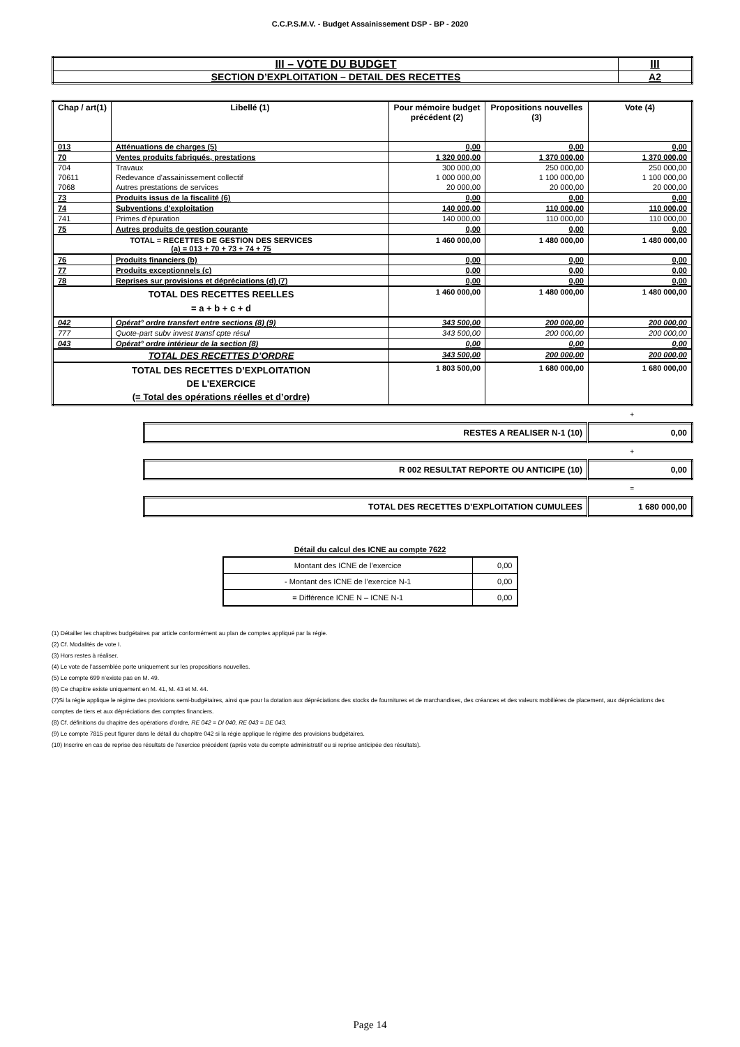C.C.P.S.M.V. - Budget Assainissement DSP - BP - 2020
| III – VOTE DU BUDGET | III |
| SECTION D’EXPLOITATION – DETAIL DES RECETTES | A2 |
| Chap / art(1) | Libellé (1) | Pour mémoire budget précédent (2) | Propositions nouvelles (3) | Vote (4) |
| --- | --- | --- | --- | --- |
| 013 | Atténuations de charges (5) | 0,00 | 0,00 | 0,00 |
| 70 | Ventes produits fabriqués, prestations | 1 320 000,00 | 1 370 000,00 | 1 370 000,00 |
| 704 | Travaux | 300 000,00 | 250 000,00 | 250 000,00 |
| 70611 | Redevance d'assainissement collectif | 1 000 000,00 | 1 100 000,00 | 1 100 000,00 |
| 7068 | Autres prestations de services | 20 000,00 | 20 000,00 | 20 000,00 |
| 73 | Produits issus de la fiscalité (6) | 0,00 | 0,00 | 0,00 |
| 74 | Subventions d'exploitation | 140 000,00 | 110 000,00 | 110 000,00 |
| 741 | Primes d'épuration | 140 000,00 | 110 000,00 | 110 000,00 |
| 75 | Autres produits de gestion courante | 0,00 | 0,00 | 0,00 |
| TOTAL = RECETTES DE GESTION DES SERVICES (a) = 013 + 70 + 73 + 74 + 75 | | 1 460 000,00 | 1 480 000,00 | 1 480 000,00 |
| 76 | Produits financiers (b) | 0,00 | 0,00 | 0,00 |
| 77 | Produits exceptionnels (c) | 0,00 | 0,00 | 0,00 |
| 78 | Reprises sur provisions et dépréciations (d) (7) | 0,00 | 0,00 | 0,00 |
| TOTAL DES RECETTES REELLES = a + b + c + d | | 1 460 000,00 | 1 480 000,00 | 1 480 000,00 |
| 042 | Opérat° ordre transfert entre sections (8) (9) | 343 500,00 | 200 000,00 | 200 000,00 |
| 777 | Quote-part subv invest transf cpte résul | 343 500,00 | 200 000,00 | 200 000,00 |
| 043 | Opérat° ordre intérieur de la section (8) | 0,00 | 0,00 | 0,00 |
| TOTAL DES RECETTES D’ORDRE | | 343 500,00 | 200 000,00 | 200 000,00 |
| TOTAL DES RECETTES D’EXPLOITATION DE L’EXERCICE (= Total des opérations réelles et d’ordre) | | 1 803 500,00 | 1 680 000,00 | 1 680 000,00 |
+
| RESTES A REALISER N-1 (10) | 0,00 |
+
| R 002 RESULTAT REPORTE OU ANTICIPE (10) | 0,00 |
=
| TOTAL DES RECETTES D’EXPLOITATION CUMULEES | 1 680 000,00 |
Détail du calcul des ICNE au compte 7622
| Montant des ICNE de l’exercice | 0,00 |
| - Montant des ICNE de l’exercice N-1 | 0,00 |
| = Différence ICNE N – ICNE N-1 | 0,00 |
(1) Détailler les chapitres budgétaires par article conformément au plan de comptes appliqué par la régie.
(2) Cf. Modalités de vote I.
(3) Hors restes à réaliser.
(4) Le vote de l’assemblée porte uniquement sur les propositions nouvelles.
(5) Le compte 699 n’existe pas en M. 49.
(6) Ce chapitre existe uniquement en M. 41, M. 43 et M. 44.
(7)Si la régie applique le régime des provisions semi-budgétaires, ainsi que pour la dotation aux dépréciations des stocks de fournitures et de marchandises, des créances et des valeurs mobilières de placement, aux dépréciations des comptes de tiers et aux dépréciations des comptes financiers.
(8) Cf. définitions du chapitre des opérations d’ordre, RE 042 = DI 040, RE 043 = DE 043.
(9) Le compte 7815 peut figurer dans le détail du chapitre 042 si la régie applique le régime des provisions budgétaires.
(10) Inscrire en cas de reprise des résultats de l’exercice précédent (après vote du compte administratif ou si reprise anticipée des résultats).
Page 14